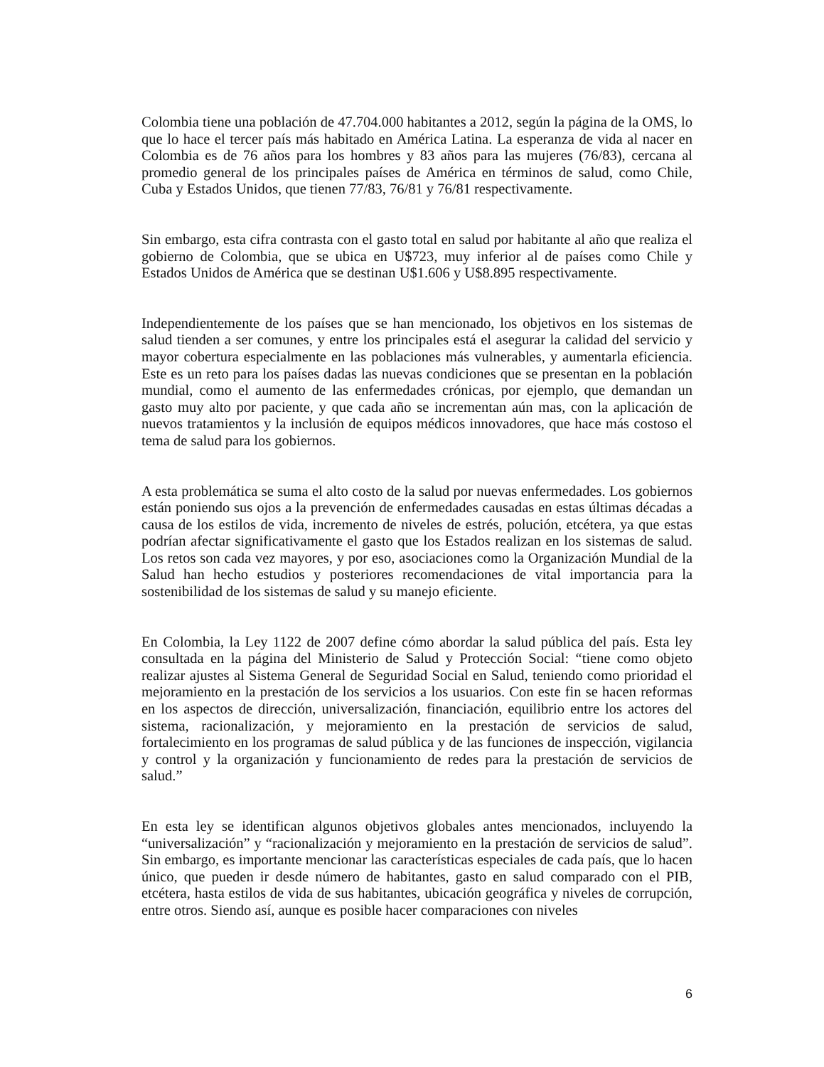Colombia tiene una población de 47.704.000 habitantes a 2012, según la página de la OMS, lo que lo hace el tercer país más habitado en América Latina. La esperanza de vida al nacer en Colombia es de 76 años para los hombres y 83 años para las mujeres (76/83), cercana al promedio general de los principales países de América en términos de salud, como Chile, Cuba y Estados Unidos, que tienen 77/83, 76/81 y 76/81 respectivamente.
Sin embargo, esta cifra contrasta con el gasto total en salud por habitante al año que realiza el gobierno de Colombia, que se ubica en U$723, muy inferior al de países como Chile y Estados Unidos de América que se destinan U$1.606 y U$8.895 respectivamente.
Independientemente de los países que se han mencionado, los objetivos en los sistemas de salud tienden a ser comunes, y entre los principales está el asegurar la calidad del servicio y mayor cobertura especialmente en las poblaciones más vulnerables, y aumentarla eficiencia. Este es un reto para los países dadas las nuevas condiciones que se presentan en la población mundial, como el aumento de las enfermedades crónicas, por ejemplo, que demandan un gasto muy alto por paciente, y que cada año se incrementan aún mas, con la aplicación de nuevos tratamientos y la inclusión de equipos médicos innovadores, que hace más costoso el tema de salud para los gobiernos.
A esta problemática se suma el alto costo de la salud por nuevas enfermedades. Los gobiernos están poniendo sus ojos a la prevención de enfermedades causadas en estas últimas décadas a causa de los estilos de vida, incremento de niveles de estrés, polución, etcétera, ya que estas podrían afectar significativamente el gasto que los Estados realizan en los sistemas de salud. Los retos son cada vez mayores, y por eso, asociaciones como la Organización Mundial de la Salud han hecho estudios y posteriores recomendaciones de vital importancia para la sostenibilidad de los sistemas de salud y su manejo eficiente.
En Colombia, la Ley 1122 de 2007 define cómo abordar la salud pública del país. Esta ley consultada en la página del Ministerio de Salud y Protección Social: “tiene como objeto realizar ajustes al Sistema General de Seguridad Social en Salud, teniendo como prioridad el mejoramiento en la prestación de los servicios a los usuarios. Con este fin se hacen reformas en los aspectos de dirección, universalización, financiación, equilibrio entre los actores del sistema, racionalización, y mejoramiento en la prestación de servicios de salud, fortalecimiento en los programas de salud pública y de las funciones de inspección, vigilancia y control y la organización y funcionamiento de redes para la prestación de servicios de salud.”
En esta ley se identifican algunos objetivos globales antes mencionados, incluyendo la “universalización” y “racionalización y mejoramiento en la prestación de servicios de salud”. Sin embargo, es importante mencionar las características especiales de cada país, que lo hacen único, que pueden ir desde número de habitantes, gasto en salud comparado con el PIB, etcétera, hasta estilos de vida de sus habitantes, ubicación geográfica y niveles de corrupción, entre otros. Siendo así, aunque es posible hacer comparaciones con niveles
6